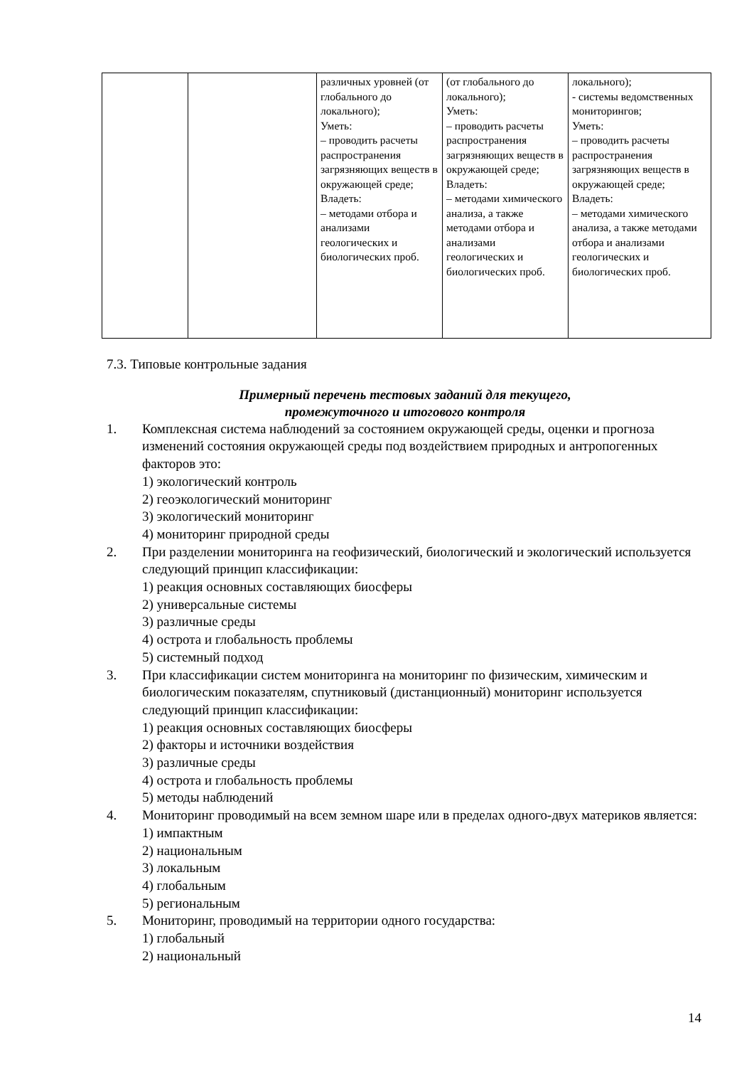| | | различных уровней (от глобального до локального); Уметь: – проводить расчеты распространения загрязняющих веществ в окружающей среде; Владеть: – методами отбора и анализами геологических и биологических проб. | (от глобального до локального); Уметь: – проводить расчеты распространения загрязняющих веществ в окружающей среде; Владеть: – методами химического анализа, а также методами отбора и анализами геологических и биологических проб. | локального); - системы ведомственных мониторингов; Уметь: – проводить расчеты распространения загрязняющих веществ в окружающей среде; Владеть: – методами химического анализа, а также методами отбора и анализами геологических и биологических проб. |
7.3. Типовые контрольные задания
Примерный перечень тестовых заданий для текущего,
промежуточного и итогового контроля
1. Комплексная система наблюдений за состоянием окружающей среды, оценки и прогноза изменений состояния окружающей среды под воздействием природных и антропогенных факторов это:
1) экологический контроль
2) геоэкологический мониторинг
3) экологический мониторинг
4) мониторинг природной среды
2. При разделении мониторинга на геофизический, биологический и экологический используется следующий принцип классификации:
1) реакция основных составляющих биосферы
2) универсальные системы
3) различные среды
4) острота и глобальность проблемы
5) системный подход
3. При классификации систем мониторинга на мониторинг по физическим, химическим и биологическим показателям, спутниковый (дистанционный) мониторинг используется следующий принцип классификации:
1) реакция основных составляющих биосферы
2) факторы и источники воздействия
3) различные среды
4) острота и глобальность проблемы
5) методы наблюдений
4. Мониторинг проводимый на всем земном шаре или в пределах одного-двух материков является:
1) импактным
2) национальным
3) локальным
4) глобальным
5) региональным
5. Мониторинг, проводимый на территории одного государства:
1) глобальный
2) национальный
14